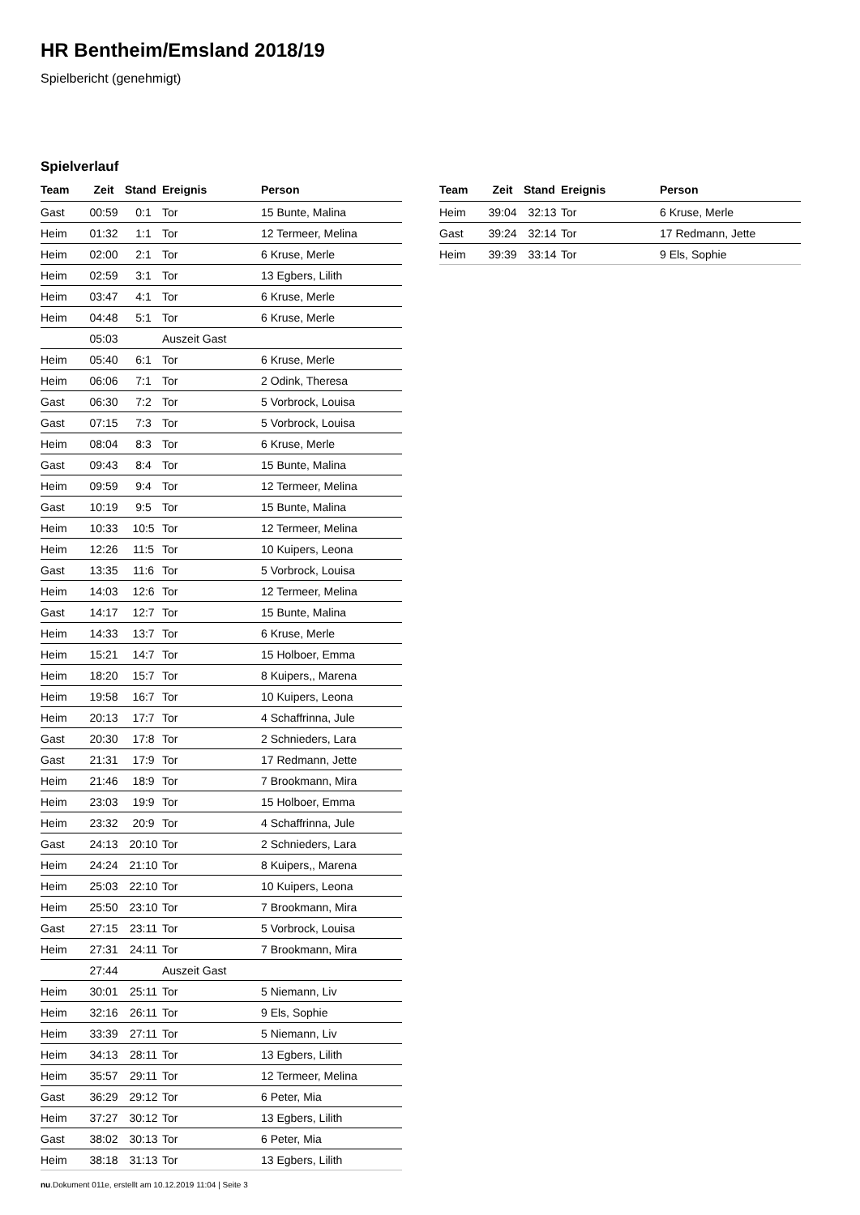HR Bentheim/Emsland 2018/19
Spielbericht (genehmigt)
Spielverlauf
| Team | Zeit | Stand | Ereignis | Person |
| --- | --- | --- | --- | --- |
| Gast | 00:59 | 0:1 | Tor | 15 Bunte, Malina |
| Heim | 01:32 | 1:1 | Tor | 12 Termeer, Melina |
| Heim | 02:00 | 2:1 | Tor | 6 Kruse, Merle |
| Heim | 02:59 | 3:1 | Tor | 13 Egbers, Lilith |
| Heim | 03:47 | 4:1 | Tor | 6 Kruse, Merle |
| Heim | 04:48 | 5:1 | Tor | 6 Kruse, Merle |
| | 05:03 | | Auszeit Gast | |
| Heim | 05:40 | 6:1 | Tor | 6 Kruse, Merle |
| Heim | 06:06 | 7:1 | Tor | 2 Odink, Theresa |
| Gast | 06:30 | 7:2 | Tor | 5 Vorbrock, Louisa |
| Gast | 07:15 | 7:3 | Tor | 5 Vorbrock, Louisa |
| Heim | 08:04 | 8:3 | Tor | 6 Kruse, Merle |
| Gast | 09:43 | 8:4 | Tor | 15 Bunte, Malina |
| Heim | 09:59 | 9:4 | Tor | 12 Termeer, Melina |
| Gast | 10:19 | 9:5 | Tor | 15 Bunte, Malina |
| Heim | 10:33 | 10:5 | Tor | 12 Termeer, Melina |
| Heim | 12:26 | 11:5 | Tor | 10 Kuipers, Leona |
| Gast | 13:35 | 11:6 | Tor | 5 Vorbrock, Louisa |
| Heim | 14:03 | 12:6 | Tor | 12 Termeer, Melina |
| Gast | 14:17 | 12:7 | Tor | 15 Bunte, Malina |
| Heim | 14:33 | 13:7 | Tor | 6 Kruse, Merle |
| Heim | 15:21 | 14:7 | Tor | 15 Holboer, Emma |
| Heim | 18:20 | 15:7 | Tor | 8 Kuipers,, Marena |
| Heim | 19:58 | 16:7 | Tor | 10 Kuipers, Leona |
| Heim | 20:13 | 17:7 | Tor | 4 Schaffrinna, Jule |
| Gast | 20:30 | 17:8 | Tor | 2 Schnieders, Lara |
| Gast | 21:31 | 17:9 | Tor | 17 Redmann, Jette |
| Heim | 21:46 | 18:9 | Tor | 7 Brookmann, Mira |
| Heim | 23:03 | 19:9 | Tor | 15 Holboer, Emma |
| Heim | 23:32 | 20:9 | Tor | 4 Schaffrinna, Jule |
| Gast | 24:13 | 20:10 | Tor | 2 Schnieders, Lara |
| Heim | 24:24 | 21:10 | Tor | 8 Kuipers,, Marena |
| Heim | 25:03 | 22:10 | Tor | 10 Kuipers, Leona |
| Heim | 25:50 | 23:10 | Tor | 7 Brookmann, Mira |
| Gast | 27:15 | 23:11 | Tor | 5 Vorbrock, Louisa |
| Heim | 27:31 | 24:11 | Tor | 7 Brookmann, Mira |
| | 27:44 | | Auszeit Gast | |
| Heim | 30:01 | 25:11 | Tor | 5 Niemann, Liv |
| Heim | 32:16 | 26:11 | Tor | 9 Els, Sophie |
| Heim | 33:39 | 27:11 | Tor | 5 Niemann, Liv |
| Heim | 34:13 | 28:11 | Tor | 13 Egbers, Lilith |
| Heim | 35:57 | 29:11 | Tor | 12 Termeer, Melina |
| Gast | 36:29 | 29:12 | Tor | 6 Peter, Mia |
| Heim | 37:27 | 30:12 | Tor | 13 Egbers, Lilith |
| Gast | 38:02 | 30:13 | Tor | 6 Peter, Mia |
| Heim | 38:18 | 31:13 | Tor | 13 Egbers, Lilith |
| Team | Zeit | Stand | Ereignis | Person |
| --- | --- | --- | --- | --- |
| Heim | 39:04 | 32:13 | Tor | 6 Kruse, Merle |
| Gast | 39:24 | 32:14 | Tor | 17 Redmann, Jette |
| Heim | 39:39 | 33:14 | Tor | 9 Els, Sophie |
nu.Dokument 011e, erstellt am 10.12.2019 11:04 | Seite 3